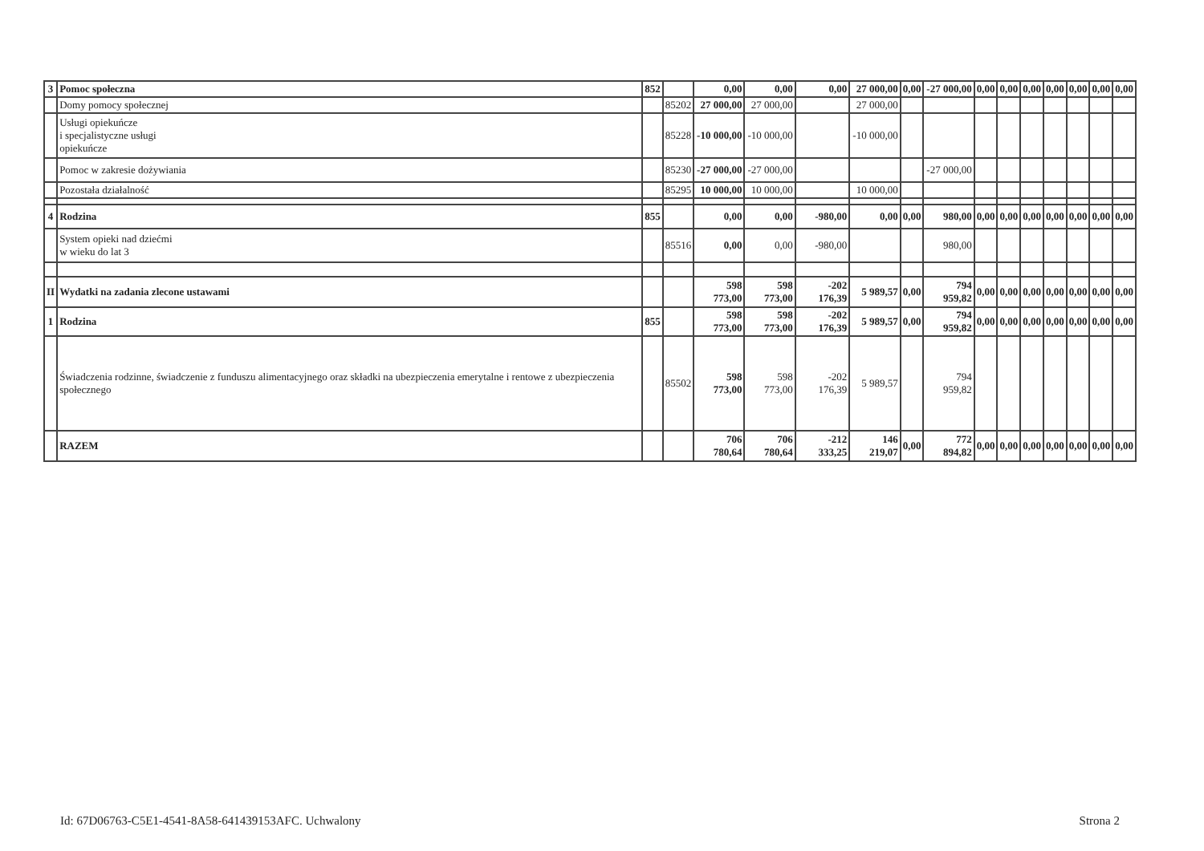| 3 | Pomoc społeczna | 852 | | 0,00 | 0,00 | 0,00 | 27 000,00 | 0,00 | -27 000,00 | 0,00 | 0,00 | 0,00 | 0,00 | 0,00 | 0,00 | 0,00 |
| | Domy pomocy społecznej | | 85202 | 27 000,00 | 27 000,00 | | 27 000,00 | | | | | | | | | |
| | Usługi opiekuńcze i specjalistyczne usługi opiekuńcze | | 85228 | -10 000,00 | -10 000,00 | | -10 000,00 | | | | | | | | | |
| | Pomoc w zakresie dożywiania | | 85230 | -27 000,00 | -27 000,00 | | | | -27 000,00 | | | | | | | |
| | Pozostała działalność | | 85295 | 10 000,00 | 10 000,00 | | 10 000,00 | | | | | | | | | |
| 4 | Rodzina | 855 | | 0,00 | 0,00 | -980,00 | 0,00 | 0,00 | 980,00 | 0,00 | 0,00 | 0,00 | 0,00 | 0,00 | 0,00 | 0,00 |
| | System opieki nad dziećmi w wieku do lat 3 | | 85516 | 0,00 | 0,00 | -980,00 | | | 980,00 | | | | | | | |
| II | Wydatki na zadania zlecone ustawami | | | 598 773,00 | 598 773,00 | -202 176,39 | 5 989,57 | 0,00 | 794 959,82 | 0,00 | 0,00 | 0,00 | 0,00 | 0,00 | 0,00 | 0,00 |
| 1 | Rodzina | 855 | | 598 773,00 | 598 773,00 | -202 176,39 | 5 989,57 | 0,00 | 794 959,82 | 0,00 | 0,00 | 0,00 | 0,00 | 0,00 | 0,00 | 0,00 |
| | Świadczenia rodzinne, świadczenie z funduszu alimentacyjnego oraz składki na ubezpieczenia emerytalne i rentowe z ubezpieczenia społecznego | | 85502 | 598 773,00 | 598 773,00 | -202 176,39 | 5 989,57 | | 794 959,82 | | | | | | | |
| | RAZEM | | | 706 780,64 | 706 780,64 | -212 333,25 | 146 219,07 | 0,00 | 772 894,82 | 0,00 | 0,00 | 0,00 | 0,00 | 0,00 | 0,00 | 0,00 |
Id: 67D06763-C5E1-4541-8A58-641439153AFC. Uchwalony Strona 2